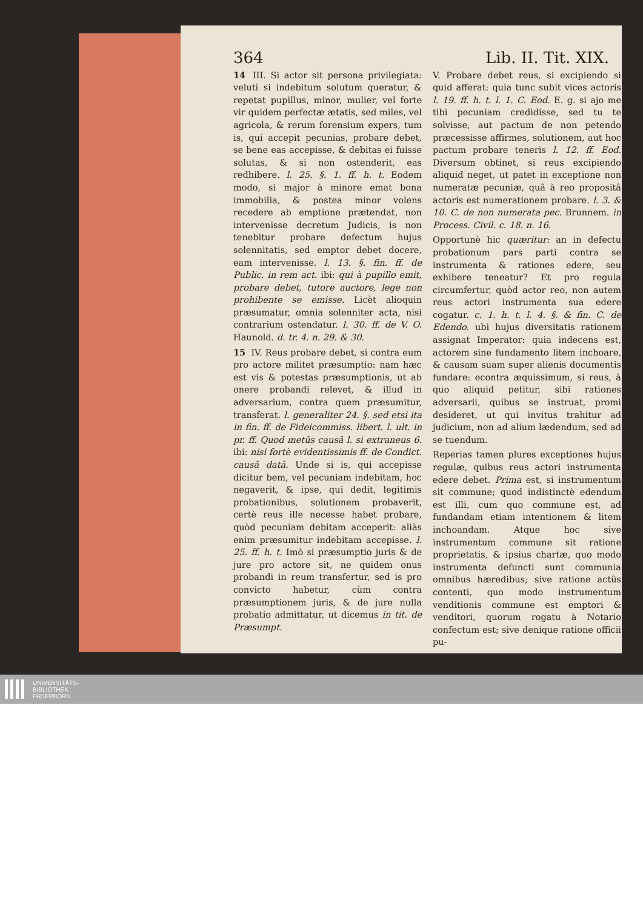364 Lib. II. Tit. XIX.
14 III. Si actor sit persona privilegiata: veluti si indebitum solutum queratur, & repetat pupillus, minor, mulier, vel forte vir quidem perfectæ ætatis, sed miles, vel agricola, & rerum forensium expers, tum is, qui accepit pecunias, probare debet, se bene eas accepisse, & debitas ei fuisse solutas, & si non ostenderit, eas redhibere. l. 25. §. 1. ff. h. t. Eodem modo, si major à minore emat bona immobilia, & postea minor volens recedere ab emptione prætendat, non intervenisse decretum Judicis, is non tenebitur probare defectum hujus solennitatis, sed emptor debet docere, eam intervenisse. l. 13. §. fin. ff. de Public. in rem act. ibi: qui à pupillo emit, probare debet, tutore auctore, lege non prohibente se emisse. Licèt alioquin præsumatur, omnia solenniter acta, nisi contrarium ostendatur. l. 30. ff. de V. O. Haunold. d. tr. 4. n. 29. & 30.
15 IV. Reus probare debet, si contra eum pro actore militet præsumptio: nam hæc est vis & potestas præsumptionis, ut ab onere probandi relevet, & illud in adversarium, contra quem præsumitur, transferat. l. generaliter 24. §. sed etsi ita in fin. ff. de Fideicommiss. libert. l. ult. in pr. ff. Quod metûs causâ l. si extraneus 6. ibi: nisi fortè evidentissimis ff. de Condict. causâ datâ. Unde si is, qui accepisse dicitur bem, vel pecuniam indebitam, hoc negaverit, & ipse, qui dedit, legitimis probationibus, solutionem probaverit, certè reus ille necesse habet probare, quòd pecuniam debitam acceperit: aliàs enim præsumitur indebitam accepisse. l. 25. ff. h. t. Imò si præsumptio juris & de jure pro actore sit, ne quidem onus probandi in reum transfertur, sed is pro convicto habetur, cùm contra præsumptionem juris, & de jure nulla probatio admittatur, ut dicemus in tit. de Præsumpt.
V. Probare debet reus, si excipiendo si quid afferat: quia tunc subit vices actoris l. 19. ff. h. t. l. 1. C. Eod. E. g. si ajo me tibi pecuniam credidisse, sed tu te solvisse, aut pactum de non petendo præcessisse affirmes, solutionem, aut hoc pactum probare teneris l. 12. ff. Eod. Diversum obtinet, si reus excipiendo aliquid neget, ut patet in exceptione non numeratæ pecuniæ, quâ à reo propositâ actoris est numerationem probare. l. 3. & 10. C. de non numerata pec. Brunnem. in Process. Civil. c. 18. n. 16.
Opportunè hic quæritur: an in defectu probationum pars parti contra se instrumenta & rationes edere, seu exhibere teneatur? Et pro regula circumfertur, quòd actor reo, non autem reus actori instrumenta sua edere cogatur. c. 1. h. t. l. 4. §. & fin. C. de Edendo. ubi hujus diversitatis rationem assignat Imperator: quia indecens est, actorem sine fundamento litem inchoare, & causam suam super alienis documentis fundare: econtra æquissimum, si reus, à quo aliquid petitur, sibi rationes adversarii, quibus se instruat, promi desideret, ut qui invitus trahitur ad judicium, non ad alium lædendum, sed ad se tuendum.
Reperias tamen plures exceptiones hujus regulæ, quibus reus actori instrumenta edere debet. Prima est, si instrumentum sit commune; quod indistinctè edendum est illi, cum quo commune est, ad fundandam etiam intentionem & litem inchoandam. Atque hoc sive instrumentum commune sit ratione proprietatis, & ipsius chartæ, quo modo instrumenta defuncti sunt communia omnibus hæredibus; sive ratione actûs contenti, quo modo instrumentum venditionis commune est emptori & venditori, quorum rogatu à Notario confectum est; sive denique ratione officii pu-
UNIVERSITÄTS-
BIBLIOTHEK
PADERBORN